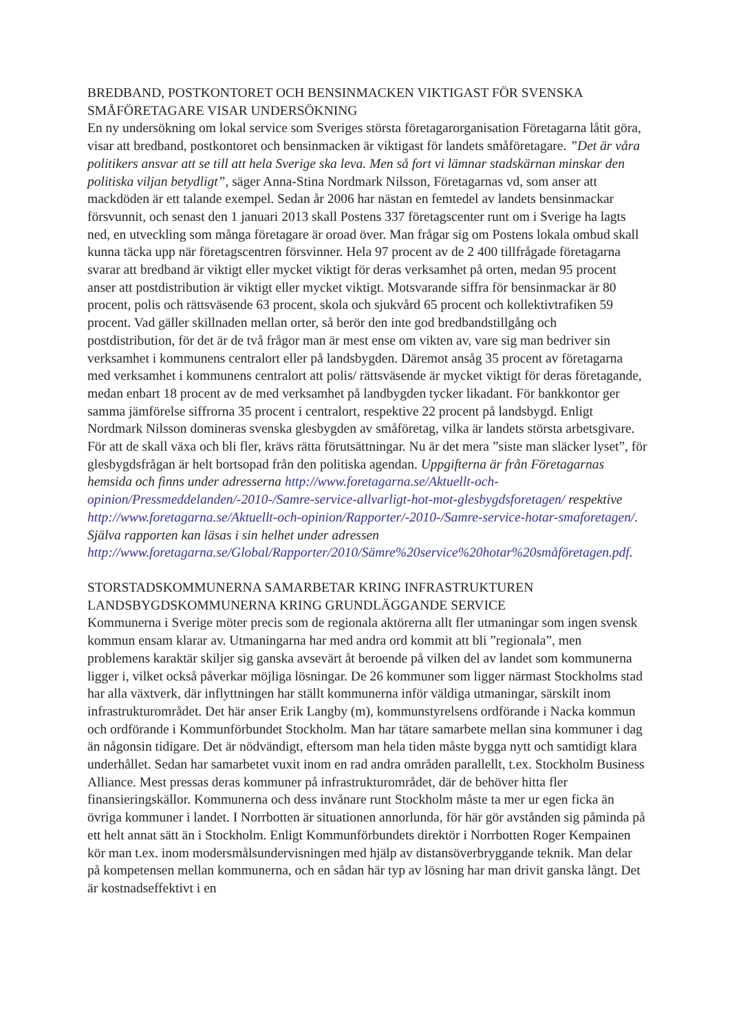BREDBAND, POSTKONTORET OCH BENSINMACKEN VIKTIGAST FÖR SVENSKA SMÅFÖRETAGARE VISAR UNDERSÖKNING
En ny undersökning om lokal service som Sveriges största företagarorganisation Företagarna låtit göra, visar att bredband, postkontoret och bensinmacken är viktigast för landets småföretagare. ”Det är våra politikers ansvar att se till att hela Sverige ska leva. Men så fort vi lämnar stadskärnan minskar den politiska viljan betydligt”, säger Anna-Stina Nordmark Nilsson, Företagarnas vd, som anser att mackdöden är ett talande exempel. Sedan år 2006 har nästan en femtedel av landets bensinmackar försvunnit, och senast den 1 januari 2013 skall Postens 337 företagscenter runt om i Sverige ha lagts ned, en utveckling som många företagare är oroad över. Man frågar sig om Postens lokala ombud skall kunna täcka upp när företagscentren försvinner. Hela 97 procent av de 2 400 tillfrågade företagarna svarar att bredband är viktigt eller mycket viktigt för deras verksamhet på orten, medan 95 procent anser att postdistribution är viktigt eller mycket viktigt. Motsvarande siffra för bensinmackar är 80 procent, polis och rättsväsende 63 procent, skola och sjukvård 65 procent och kollektivtrafiken 59 procent. Vad gäller skillnaden mellan orter, så berör den inte god bredbandstillgång och postdistribution, för det är de två frågor man är mest ense om vikten av, vare sig man bedriver sin verksamhet i kommunens centralort eller på landsbygden. Däremot ansåg 35 procent av företagarna med verksamhet i kommunens centralort att polis/ rättsväsende är mycket viktigt för deras företagande, medan enbart 18 procent av de med verksamhet på landbygden tycker likadant. För bankkontor ger samma jämförelse siffrorna 35 procent i centralort, respektive 22 procent på landsbygd. Enligt Nordmark Nilsson domineras svenska glesbygden av småföretag, vilka är landets största arbetsgivare. För att de skall växa och bli fler, krävs rätta förutsättningar. Nu är det mera ”siste man släcker lyset”, för glesbygdsfrågan är helt bortsopad från den politiska agendan. Uppgifterna är från Företagarnas hemsida och finns under adresserna http://www.foretagarna.se/Aktuellt-och-opinion/Pressmeddelanden/-2010-/Samre-service-allvarligt-hot-mot-glesbygdsforetagen/ respektive http://www.foretagarna.se/Aktuellt-och-opinion/Rapporter/-2010-/Samre-service-hotar-smaforetagen/. Själva rapporten kan läsas i sin helhet under adressen http://www.foretagarna.se/Global/Rapporter/2010/Sämre%20service%20hotar%20småföretagen.pdf.
STORSTADSKOMMUNERNA SAMARBETAR KRING INFRASTRUKTUREN LANDSBYGDSKOMMUNERNA KRING GRUNDLÄGGANDE SERVICE
Kommunerna i Sverige möter precis som de regionala aktörerna allt fler utmaningar som ingen svensk kommun ensam klarar av. Utmaningarna har med andra ord kommit att bli ”regionala”, men problemens karaktär skiljer sig ganska avsevärt åt beroende på vilken del av landet som kommunerna ligger i, vilket också påverkar möjliga lösningar. De 26 kommuner som ligger närmast Stockholms stad har alla växtverk, där inflyttningen har ställt kommunerna inför väldiga utmaningar, särskilt inom infrastrukturområdet. Det här anser Erik Langby (m), kommunstyrelsens ordförande i Nacka kommun och ordförande i Kommunförbundet Stockholm. Man har tätare samarbete mellan sina kommuner i dag än någonsin tidigare. Det är nödvändigt, eftersom man hela tiden måste bygga nytt och samtidigt klara underhållet. Sedan har samarbetet vuxit inom en rad andra områden parallellt, t.ex. Stockholm Business Alliance. Mest pressas deras kommuner på infrastrukturområdet, där de behöver hitta fler finansieringskällor. Kommunerna och dess invånare runt Stockholm måste ta mer ur egen ficka än övriga kommuner i landet. I Norrbotten är situationen annorlunda, för här gör avstånden sig påminda på ett helt annat sätt än i Stockholm. Enligt Kommunförbundets direktör i Norrbotten Roger Kempainen kör man t.ex. inom modersmålsundervisningen med hjälp av distansöverbryggande teknik. Man delar på kompetensen mellan kommunerna, och en sådan här typ av lösning har man drivit ganska långt. Det är kostnadseffektivt i en